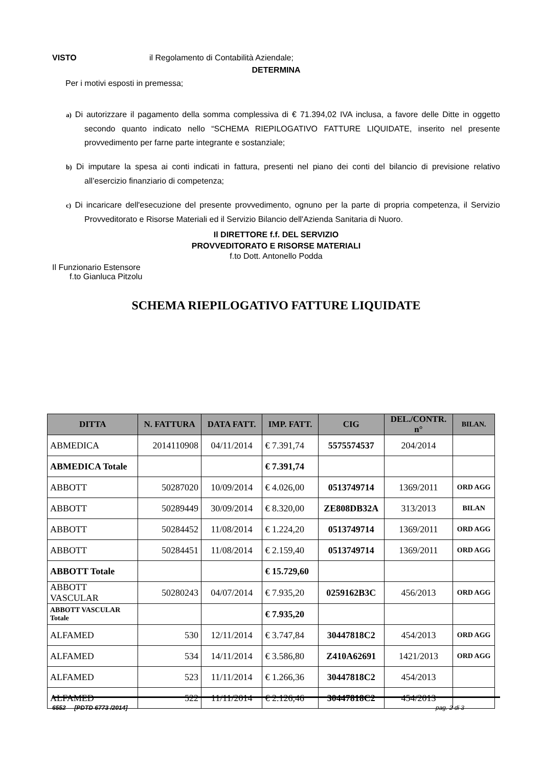VISTO il Regolamento di Contabilità Aziendale;
DETERMINA
Per i motivi esposti in premessa;
a) Di autorizzare il pagamento della somma complessiva di € 71.394,02 IVA inclusa, a favore delle Ditte in oggetto secondo quanto indicato nello “SCHEMA RIEPILOGATIVO FATTURE LIQUIDATE, inserito nel presente provvedimento per farne parte integrante e sostanziale;
b) Di imputare la spesa ai conti indicati in fattura, presenti nel piano dei conti del bilancio di previsione relativo all’esercizio finanziario di competenza;
c) Di incaricare dell'esecuzione del presente provvedimento, ognuno per la parte di propria competenza, il Servizio Provveditorato e Risorse Materiali ed il Servizio Bilancio dell'Azienda Sanitaria di Nuoro.
Il DIRETTORE f.f. DEL SERVIZIO
PROVVEDITORATO E RISORSE MATERIALI
f.to Dott. Antonello Podda
Il Funzionario Estensore
f.to Gianluca Pitzolu
SCHEMA RIEPILOGATIVO FATTURE LIQUIDATE
| DITTA | N. FATTURA | DATA FATT. | IMP. FATT. | CIG | DEL./CONTR. n° | BILAN. |
| --- | --- | --- | --- | --- | --- | --- |
| ABMEDICA | 2014110908 | 04/11/2014 | € 7.391,74 | 5575574537 | 204/2014 | |
| ABMEDICA Totale | | | € 7.391,74 | | | |
| ABBOTT | 50287020 | 10/09/2014 | € 4.026,00 | 0513749714 | 1369/2011 | ORD AGG |
| ABBOTT | 50289449 | 30/09/2014 | € 8.320,00 | ZE808DB32A | 313/2013 | BILAN |
| ABBOTT | 50284452 | 11/08/2014 | € 1.224,20 | 0513749714 | 1369/2011 | ORD AGG |
| ABBOTT | 50284451 | 11/08/2014 | € 2.159,40 | 0513749714 | 1369/2011 | ORD AGG |
| ABBOTT Totale | | | € 15.729,60 | | | |
| ABBOTT VASCULAR | 50280243 | 04/07/2014 | € 7.935,20 | 0259162B3C | 456/2013 | ORD AGG |
| ABBOTT VASCULAR Totale | | | € 7.935,20 | | | |
| ALFAMED | 530 | 12/11/2014 | € 3.747,84 | 30447818C2 | 454/2013 | ORD AGG |
| ALFAMED | 534 | 14/11/2014 | € 3.586,80 | Z410A62691 | 1421/2013 | ORD AGG |
| ALFAMED | 523 | 11/11/2014 | € 1.266,36 | 30447818C2 | 454/2013 | |
| ALFAMED | 522 | 11/11/2014 | € 2.126,46 | 30447818C2 | 454/2013 | |
6552 [PDTD 6773 /2014] pag. 2 di 3